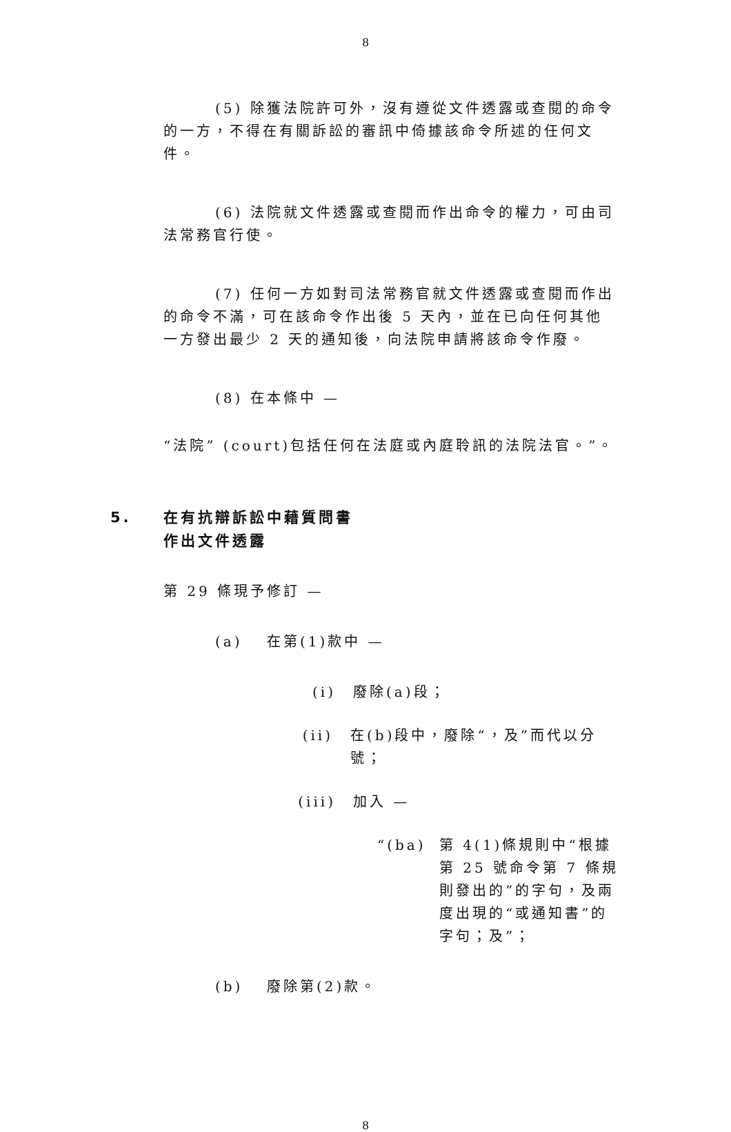8
(5) 除獲法院許可外，沒有遵從文件透露或查閱的命令的一方，不得在有關訴訟的審訊中倚據該命令所述的任何文件。
(6) 法院就文件透露或查閱而作出命令的權力，可由司法常務官行使。
(7) 任何一方如對司法常務官就文件透露或查閱而作出的命令不滿，可在該命令作出後 5 天內，並在已向任何其他一方發出最少 2 天的通知後，向法院申請將該命令作廢。
(8) 在本條中 —
“法院” (court)包括任何在法庭或內庭聆訊的法院法官。”。
5. 在有抗辯訴訟中藉質問書
作出文件透露
第 29 條現予修訂 —
(a) 在第(1)款中 —
(i) 廢除(a)段；
(ii) 在(b)段中，廢除“，及”而代以分號；
(iii) 加入 —
“(ba) 第 4(1)條規則中“根據第 25 號命令第 7 條規則發出的”的字句，及兩度出現的“或通知書”的字句；及”；
(b) 廢除第(2)款。
8